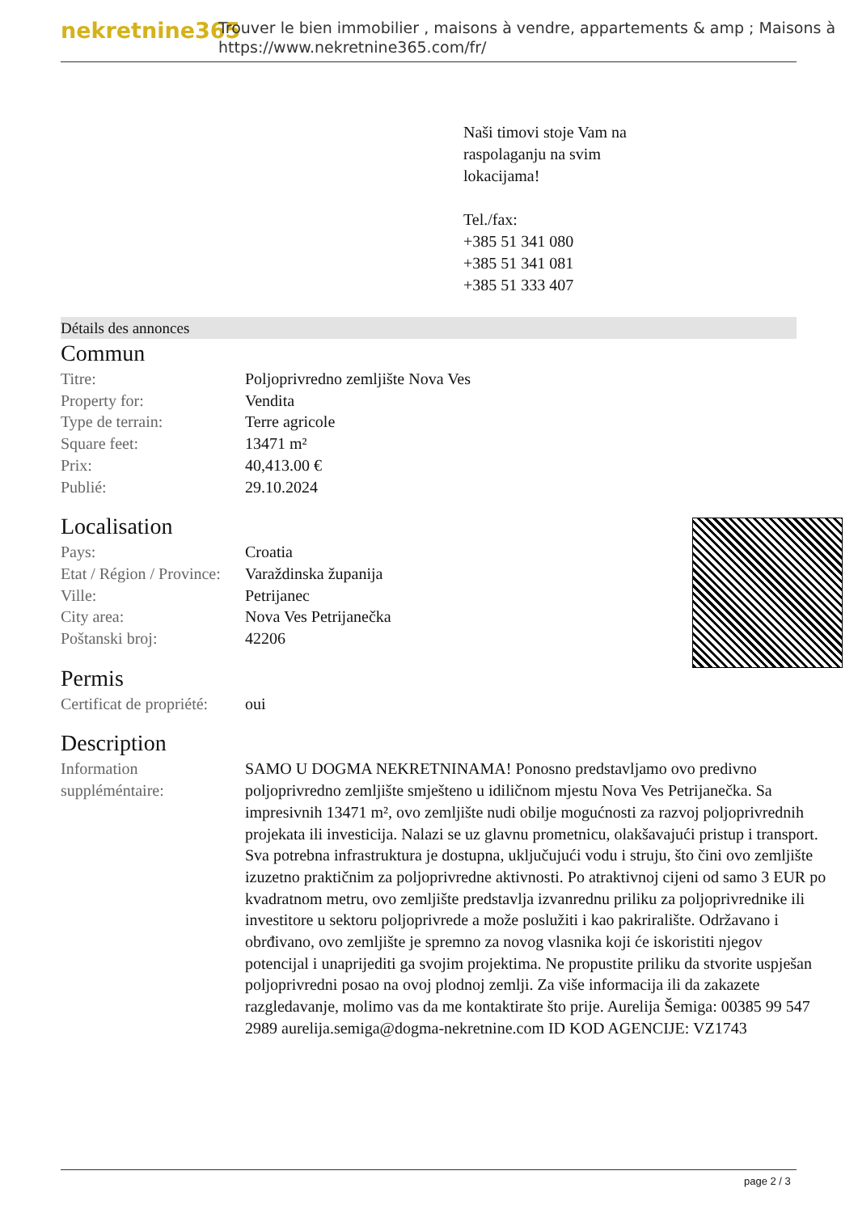nekretnine365
Trouver le bien immobilier , maisons à vendre, appartements & amp ; Maisons à
https://www.nekretnine365.com/fr/
Naši timovi stoje Vam na
raspolaganju na svim
lokacijama!
Tel./fax:
+385 51 341 080
+385 51 341 081
+385 51 333 407
Détails des annonces
Commun
| Titre: | Poljoprivredno zemljište Nova Ves |
| Property for: | Vendita |
| Type de terrain: | Terre agricole |
| Square feet: | 13471 m² |
| Prix: | 40,413.00 € |
| Publié: | 29.10.2024 |
Localisation
| Pays: | Croatia |
| Etat / Région / Province: | Varaždinska županija |
| Ville: | Petrijanec |
| City area: | Nova Ves Petrijanečka |
| Poštanski broj: | 42206 |
Permis
| Certificat de propriété: | oui |
Description
| Information suppléméntaire: | SAMO U DOGMA NEKRETNINAMA! Ponosno predstavljamo ovo predivno poljoprivredno zemljište smješteno u idiličnom mjestu Nova Ves Petrijanečka. Sa impresivnih 13471 m², ovo zemljište nudi obilje mogućnosti za razvoj poljoprivrednih projekata ili investicija. Nalazi se uz glavnu prometnicu, olakšavajući pristup i transport. Sva potrebna infrastruktura je dostupna, uključujući vodu i struju, što čini ovo zemljište izuzetno praktičnim za poljoprivredne aktivnosti. Po atraktivnoj cijeni od samo 3 EUR po kvadratnom metru, ovo zemljište predstavlja izvanrednu priliku za poljoprivrednike ili investitore u sektoru poljoprivrede a može poslužiti i kao pakriralište. Održavano i obrđivano, ovo zemljište je spremno za novog vlasnika koji će iskoristiti njegov potencijal i unaprijediti ga svojim projektima. Ne propustite priliku da stvorite uspješan poljoprivredni posao na ovoj plodnoj zemlji. Za više informacija ili da zakazete razgledavanje, molimo vas da me kontaktirate što prije. Aurelija Šemiga: 00385 99 547 2989 aurelija.semiga@dogma-nekretnine.com ID KOD AGENCIJE: VZ1743 |
page 2 / 3